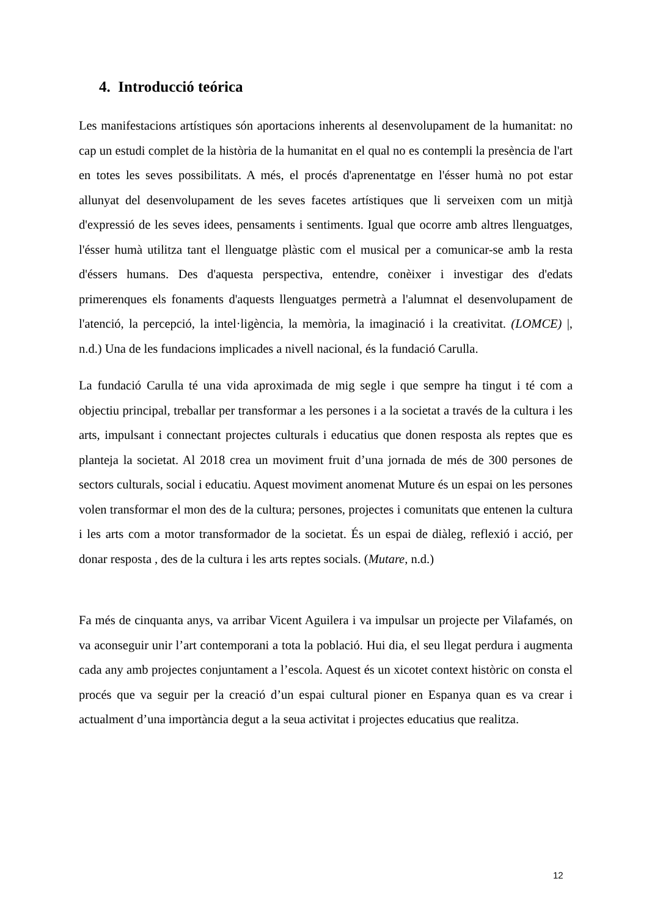4. Introducció teórica
Les manifestacions artístiques són aportacions inherents al desenvolupament de la humanitat: no cap un estudi complet de la història de la humanitat en el qual no es contempli la presència de l'art en totes les seves possibilitats. A més, el procés d'aprenentatge en l'ésser humà no pot estar allunyat del desenvolupament de les seves facetes artístiques que li serveixen com un mitjà d'expressió de les seves idees, pensaments i sentiments. Igual que ocorre amb altres llenguatges, l'ésser humà utilitza tant el llenguatge plàstic com el musical per a comunicar-se amb la resta d'éssers humans. Des d'aquesta perspectiva, entendre, conèixer i investigar des d'edats primerenques els fonaments d'aquests llenguatges permetrà a l'alumnat el desenvolupament de l'atenció, la percepció, la intel·ligència, la memòria, la imaginació i la creativitat. (LOMCE) |, n.d.) Una de les fundacions implicades a nivell nacional, és la fundació Carulla.
La fundació Carulla té una vida aproximada de mig segle i que sempre ha tingut i té com a objectiu principal, treballar per transformar a les persones i a la societat a través de la cultura i les arts, impulsant i connectant projectes culturals i educatius que donen resposta als reptes que es planteja la societat. Al 2018 crea un moviment fruit d’una jornada de més de 300 persones de sectors culturals, social i educatiu. Aquest moviment anomenat Muture és un espai on les persones volen transformar el mon des de la cultura; persones, projectes i comunitats que entenen la cultura i les arts com a motor transformador de la societat. És un espai de diàleg, reflexió i acció, per donar resposta , des de la cultura i les arts reptes socials. (Mutare, n.d.)
Fa més de cinquanta anys, va arribar Vicent Aguilera i va impulsar un projecte per Vilafamés, on va aconseguir unir l’art contemporani a tota la població. Hui dia, el seu llegat perdura i augmenta cada any amb projectes conjuntament a l’escola. Aquest és un xicotet context històric on consta el procés que va seguir per la creació d’un espai cultural pioner en Espanya quan es va crear i actualment d’una importància degut a la seua activitat i projectes educatius que realitza.
12